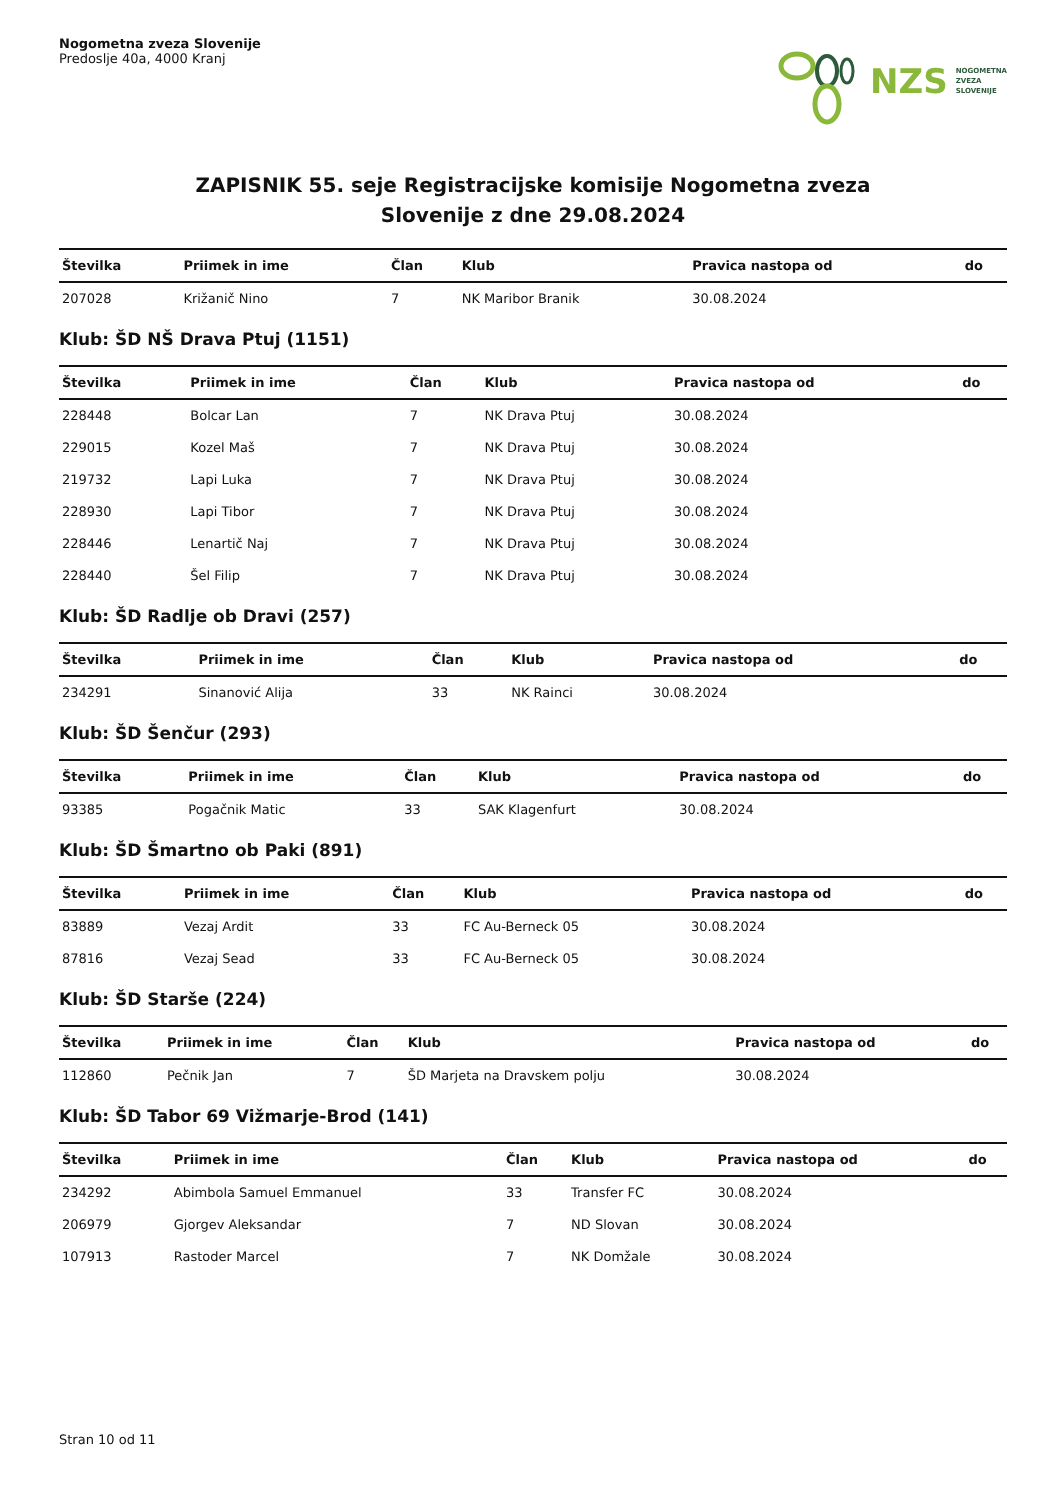Nogometna zveza Slovenije
Predoslje 40a, 4000 Kranj
NZS NOGOMETNA
ZVEZA
SLOVENIJE
ZAPISNIK 55. seje Registracijske komisije Nogometna zveza
Slovenije z dne 29.08.2024
| Številka | Priimek in ime | Član | Klub | Pravica nastopa od | do |
| --- | --- | --- | --- | --- | --- |
| 207028 | Križanič Nino | 7 | NK Maribor Branik | 30.08.2024 | |
Klub: ŠD NŠ Drava Ptuj (1151)
| Številka | Priimek in ime | Član | Klub | Pravica nastopa od | do |
| --- | --- | --- | --- | --- | --- |
| 228448 | Bolcar Lan | 7 | NK Drava Ptuj | 30.08.2024 | |
| 229015 | Kozel Maš | 7 | NK Drava Ptuj | 30.08.2024 | |
| 219732 | Lapi Luka | 7 | NK Drava Ptuj | 30.08.2024 | |
| 228930 | Lapi Tibor | 7 | NK Drava Ptuj | 30.08.2024 | |
| 228446 | Lenartič Naj | 7 | NK Drava Ptuj | 30.08.2024 | |
| 228440 | Šel Filip | 7 | NK Drava Ptuj | 30.08.2024 | |
Klub: ŠD Radlje ob Dravi (257)
| Številka | Priimek in ime | Član | Klub | Pravica nastopa od | do |
| --- | --- | --- | --- | --- | --- |
| 234291 | Sinanović Alija | 33 | NK Rainci | 30.08.2024 | |
Klub: ŠD Šenčur (293)
| Številka | Priimek in ime | Član | Klub | Pravica nastopa od | do |
| --- | --- | --- | --- | --- | --- |
| 93385 | Pogačnik Matic | 33 | SAK Klagenfurt | 30.08.2024 | |
Klub: ŠD Šmartno ob Paki (891)
| Številka | Priimek in ime | Član | Klub | Pravica nastopa od | do |
| --- | --- | --- | --- | --- | --- |
| 83889 | Vezaj Ardit | 33 | FC Au-Berneck 05 | 30.08.2024 | |
| 87816 | Vezaj Sead | 33 | FC Au-Berneck 05 | 30.08.2024 | |
Klub: ŠD Starše (224)
| Številka | Priimek in ime | Član | Klub | Pravica nastopa od | do |
| --- | --- | --- | --- | --- | --- |
| 112860 | Pečnik Jan | 7 | ŠD Marjeta na Dravskem polju | 30.08.2024 | |
Klub: ŠD Tabor 69 Vižmarje-Brod (141)
| Številka | Priimek in ime | Član | Klub | Pravica nastopa od | do |
| --- | --- | --- | --- | --- | --- |
| 234292 | Abimbola Samuel Emmanuel | 33 | Transfer FC | 30.08.2024 | |
| 206979 | Gjorgev Aleksandar | 7 | ND Slovan | 30.08.2024 | |
| 107913 | Rastoder Marcel | 7 | NK Domžale | 30.08.2024 | |
Stran 10 od 11